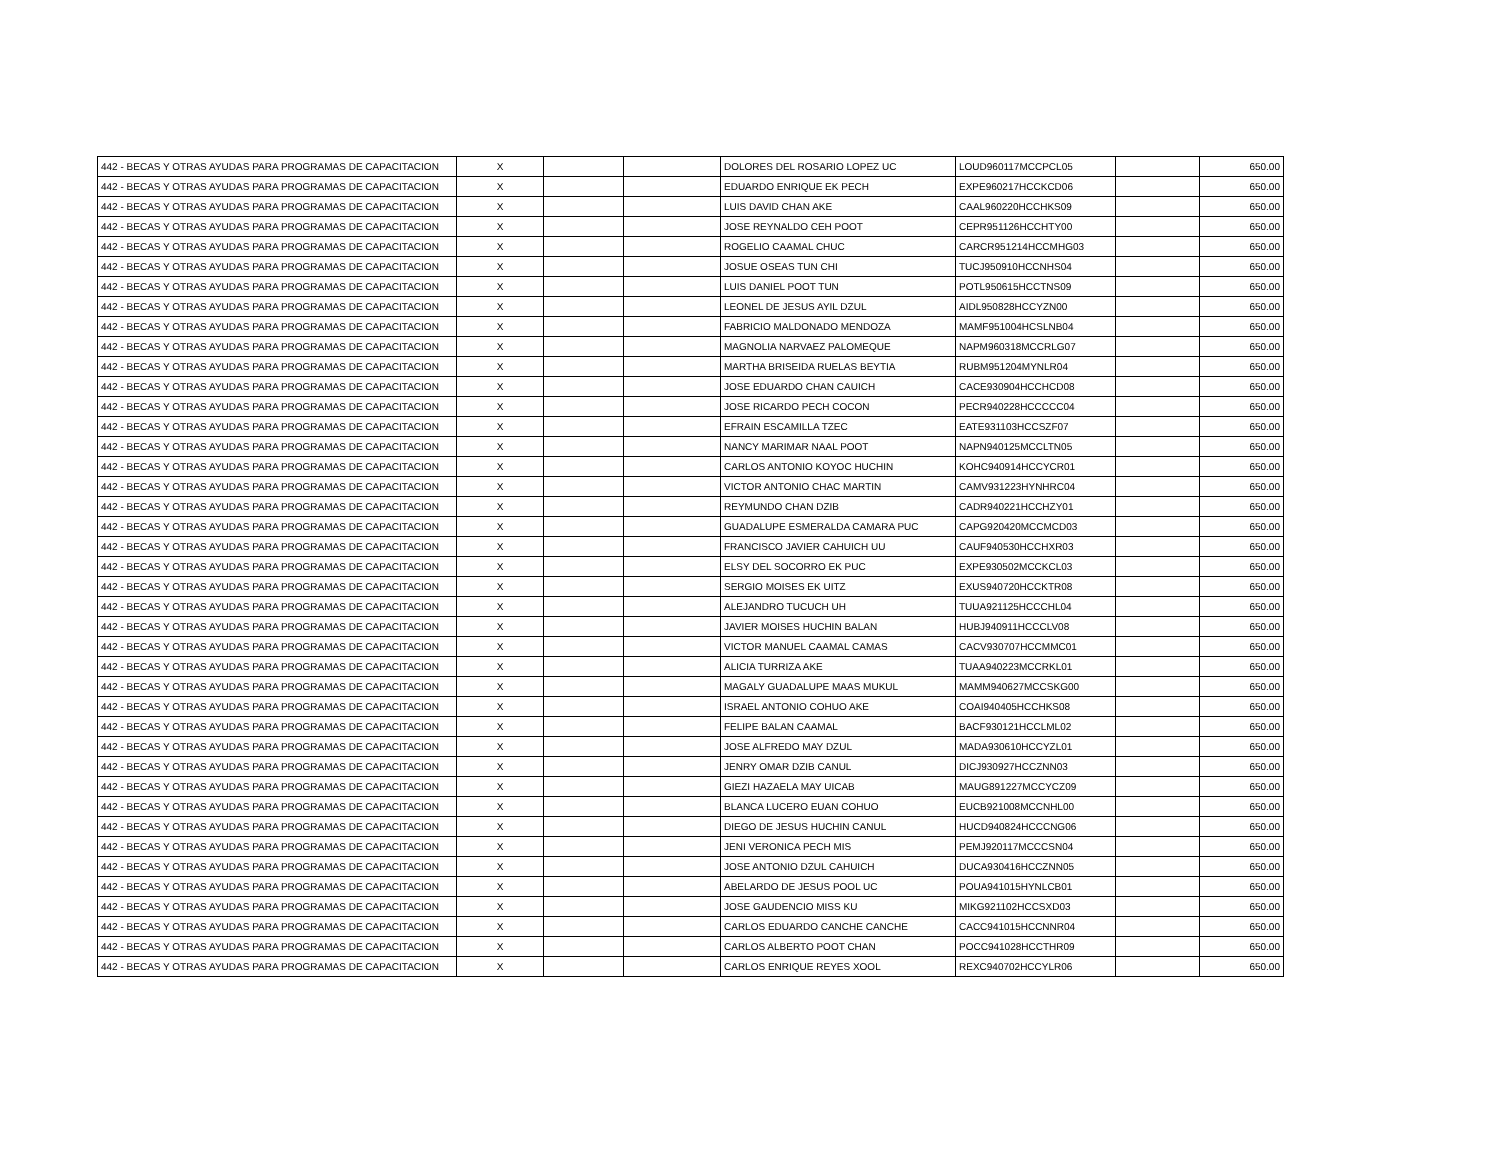| 442 - BECAS Y OTRAS AYUDAS PARA PROGRAMAS DE CAPACITACION | X | | | DOLORES DEL ROSARIO LOPEZ UC | LOUD960117MCCPCL05 | | 650.00 |
| 442 - BECAS Y OTRAS AYUDAS PARA PROGRAMAS DE CAPACITACION | X | | | EDUARDO ENRIQUE EK PECH | EXPE960217HCCKCD06 | | 650.00 |
| 442 - BECAS Y OTRAS AYUDAS PARA PROGRAMAS DE CAPACITACION | X | | | LUIS DAVID CHAN AKE | CAAL960220HCCHKS09 | | 650.00 |
| 442 - BECAS Y OTRAS AYUDAS PARA PROGRAMAS DE CAPACITACION | X | | | JOSE REYNALDO CEH POOT | CEPR951126HCCHTY00 | | 650.00 |
| 442 - BECAS Y OTRAS AYUDAS PARA PROGRAMAS DE CAPACITACION | X | | | ROGELIO CAAMAL CHUC | CARCR951214HCCMHG03 | | 650.00 |
| 442 - BECAS Y OTRAS AYUDAS PARA PROGRAMAS DE CAPACITACION | X | | | JOSUE OSEAS TUN CHI | TUCJ950910HCCNHS04 | | 650.00 |
| 442 - BECAS Y OTRAS AYUDAS PARA PROGRAMAS DE CAPACITACION | X | | | LUIS DANIEL POOT TUN | POTL950615HCCTNS09 | | 650.00 |
| 442 - BECAS Y OTRAS AYUDAS PARA PROGRAMAS DE CAPACITACION | X | | | LEONEL DE JESUS AYIL DZUL | AIDL950828HCCYZN00 | | 650.00 |
| 442 - BECAS Y OTRAS AYUDAS PARA PROGRAMAS DE CAPACITACION | X | | | FABRICIO MALDONADO MENDOZA | MAMF951004HCSLNB04 | | 650.00 |
| 442 - BECAS Y OTRAS AYUDAS PARA PROGRAMAS DE CAPACITACION | X | | | MAGNOLIA NARVAEZ PALOMEQUE | NAPM960318MCCRLG07 | | 650.00 |
| 442 - BECAS Y OTRAS AYUDAS PARA PROGRAMAS DE CAPACITACION | X | | | MARTHA BRISEIDA RUELAS BEYTIA | RUBM951204MYNLR04 | | 650.00 |
| 442 - BECAS Y OTRAS AYUDAS PARA PROGRAMAS DE CAPACITACION | X | | | JOSE EDUARDO CHAN CAUICH | CACE930904HCCHCD08 | | 650.00 |
| 442 - BECAS Y OTRAS AYUDAS PARA PROGRAMAS DE CAPACITACION | X | | | JOSE RICARDO PECH COCON | PECR940228HCCCCC04 | | 650.00 |
| 442 - BECAS Y OTRAS AYUDAS PARA PROGRAMAS DE CAPACITACION | X | | | EFRAIN ESCAMILLA TZEC | EATE931103HCCSZF07 | | 650.00 |
| 442 - BECAS Y OTRAS AYUDAS PARA PROGRAMAS DE CAPACITACION | X | | | NANCY MARIMAR NAAL POOT | NAPN940125MCCLTN05 | | 650.00 |
| 442 - BECAS Y OTRAS AYUDAS PARA PROGRAMAS DE CAPACITACION | X | | | CARLOS ANTONIO KOYOC HUCHIN | KOHC940914HCCYCR01 | | 650.00 |
| 442 - BECAS Y OTRAS AYUDAS PARA PROGRAMAS DE CAPACITACION | X | | | VICTOR ANTONIO CHAC MARTIN | CAMV931223HYNHRC04 | | 650.00 |
| 442 - BECAS Y OTRAS AYUDAS PARA PROGRAMAS DE CAPACITACION | X | | | REYMUNDO CHAN DZIB | CADR940221HCCHZY01 | | 650.00 |
| 442 - BECAS Y OTRAS AYUDAS PARA PROGRAMAS DE CAPACITACION | X | | | GUADALUPE ESMERALDA CAMARA PUC | CAPG920420MCCMCD03 | | 650.00 |
| 442 - BECAS Y OTRAS AYUDAS PARA PROGRAMAS DE CAPACITACION | X | | | FRANCISCO JAVIER CAHUICH UU | CAUF940530HCCHXR03 | | 650.00 |
| 442 - BECAS Y OTRAS AYUDAS PARA PROGRAMAS DE CAPACITACION | X | | | ELSY DEL SOCORRO EK PUC | EXPE930502MCCKCL03 | | 650.00 |
| 442 - BECAS Y OTRAS AYUDAS PARA PROGRAMAS DE CAPACITACION | X | | | SERGIO MOISES EK UITZ | EXUS940720HCCKTR08 | | 650.00 |
| 442 - BECAS Y OTRAS AYUDAS PARA PROGRAMAS DE CAPACITACION | X | | | ALEJANDRO TUCUCH UH | TUUA921125HCCCHL04 | | 650.00 |
| 442 - BECAS Y OTRAS AYUDAS PARA PROGRAMAS DE CAPACITACION | X | | | JAVIER MOISES HUCHIN BALAN | HUBJ940911HCCCLV08 | | 650.00 |
| 442 - BECAS Y OTRAS AYUDAS PARA PROGRAMAS DE CAPACITACION | X | | | VICTOR MANUEL CAAMAL CAMAS | CACV930707HCCMMC01 | | 650.00 |
| 442 - BECAS Y OTRAS AYUDAS PARA PROGRAMAS DE CAPACITACION | X | | | ALICIA TURRIZA AKE | TUAA940223MCCRKL01 | | 650.00 |
| 442 - BECAS Y OTRAS AYUDAS PARA PROGRAMAS DE CAPACITACION | X | | | MAGALY GUADALUPE MAAS MUKUL | MAMM940627MCCSKG00 | | 650.00 |
| 442 - BECAS Y OTRAS AYUDAS PARA PROGRAMAS DE CAPACITACION | X | | | ISRAEL ANTONIO COHUO AKE | COAI940405HCCHKS08 | | 650.00 |
| 442 - BECAS Y OTRAS AYUDAS PARA PROGRAMAS DE CAPACITACION | X | | | FELIPE BALAN CAAMAL | BACF930121HCCLML02 | | 650.00 |
| 442 - BECAS Y OTRAS AYUDAS PARA PROGRAMAS DE CAPACITACION | X | | | JOSE ALFREDO MAY DZUL | MADA930610HCCYZL01 | | 650.00 |
| 442 - BECAS Y OTRAS AYUDAS PARA PROGRAMAS DE CAPACITACION | X | | | JENRY OMAR DZIB CANUL | DICJ930927HCCZNN03 | | 650.00 |
| 442 - BECAS Y OTRAS AYUDAS PARA PROGRAMAS DE CAPACITACION | X | | | GIEZI HAZAELA MAY UICAB | MAUG891227MCCYCZ09 | | 650.00 |
| 442 - BECAS Y OTRAS AYUDAS PARA PROGRAMAS DE CAPACITACION | X | | | BLANCA LUCERO EUAN COHUO | EUCB921008MCCNHL00 | | 650.00 |
| 442 - BECAS Y OTRAS AYUDAS PARA PROGRAMAS DE CAPACITACION | X | | | DIEGO DE JESUS HUCHIN CANUL | HUCD940824HCCCNG06 | | 650.00 |
| 442 - BECAS Y OTRAS AYUDAS PARA PROGRAMAS DE CAPACITACION | X | | | JENI VERONICA PECH MIS | PEMJ920117MCCCSN04 | | 650.00 |
| 442 - BECAS Y OTRAS AYUDAS PARA PROGRAMAS DE CAPACITACION | X | | | JOSE ANTONIO DZUL CAHUICH | DUCA930416HCCZNN05 | | 650.00 |
| 442 - BECAS Y OTRAS AYUDAS PARA PROGRAMAS DE CAPACITACION | X | | | ABELARDO DE JESUS POOL UC | POUA941015HYNLCB01 | | 650.00 |
| 442 - BECAS Y OTRAS AYUDAS PARA PROGRAMAS DE CAPACITACION | X | | | JOSE GAUDENCIO MISS KU | MIKG921102HCCSXD03 | | 650.00 |
| 442 - BECAS Y OTRAS AYUDAS PARA PROGRAMAS DE CAPACITACION | X | | | CARLOS EDUARDO CANCHE CANCHE | CACC941015HCCNNR04 | | 650.00 |
| 442 - BECAS Y OTRAS AYUDAS PARA PROGRAMAS DE CAPACITACION | X | | | CARLOS ALBERTO POOT CHAN | POCC941028HCCTHR09 | | 650.00 |
| 442 - BECAS Y OTRAS AYUDAS PARA PROGRAMAS DE CAPACITACION | X | | | CARLOS ENRIQUE REYES XOOL | REXC940702HCCYLR06 | | 650.00 |